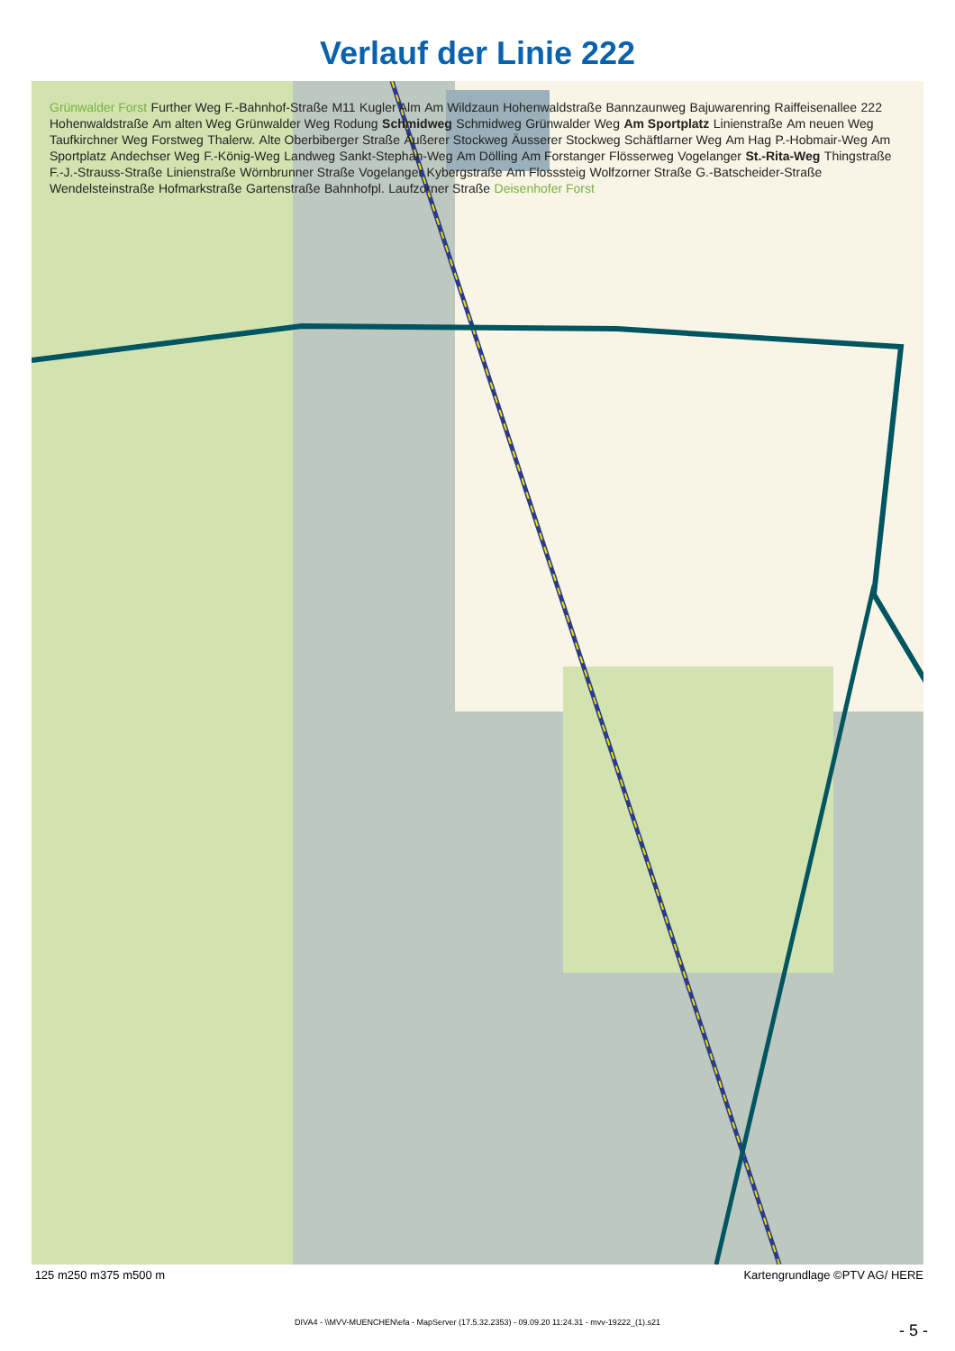Verlauf der Linie 222
Grünwalder Forst Further Weg F.-Bahnhof-Straße M11 Kugler Alm Am Wildzaun Hohenwaldstraße Bannzaunweg Bajuwarenring Raiffeisenallee 222 Hohenwaldstraße Am alten Weg Grünwalder Weg Rodung Schmidweg Schmidweg Grünwalder Weg Am Sportplatz Linienstraße Am neuen Weg Taufkirchner Weg Forstweg Thalerw. Alte Oberbiberger Straße Äußerer Stockweg Äusserer Stockweg Schäftlarner Weg Am Hag P.-Hobmair-Weg Am Sportplatz Andechser Weg F.-König-Weg Landweg Sankt-Stephan-Weg Am Dölling Am Forstanger Flösserweg Vogelanger St.-Rita-Weg Thingstraße F.-J.-Strauss-Straße Linienstraße Wörnbrunner Straße Vogelanger Kybergstraße Am Flosssteig Wolfzorner Straße G.-Batscheider-Straße Wendelsteinstraße Hofmarkstraße Gartenstraße Bahnhofpl. Laufzorner Straße Deisenhofer Forst
125 m 250 m 375 m 500 m Kartengrundlage ©PTV AG/ HERE
DIVA4 - \\MVV-MUENCHEN\efa - MapServer (17.5.32.2353) - 09.09.20 11:24.31 - mvv-19222_(1).s21
- 5 -